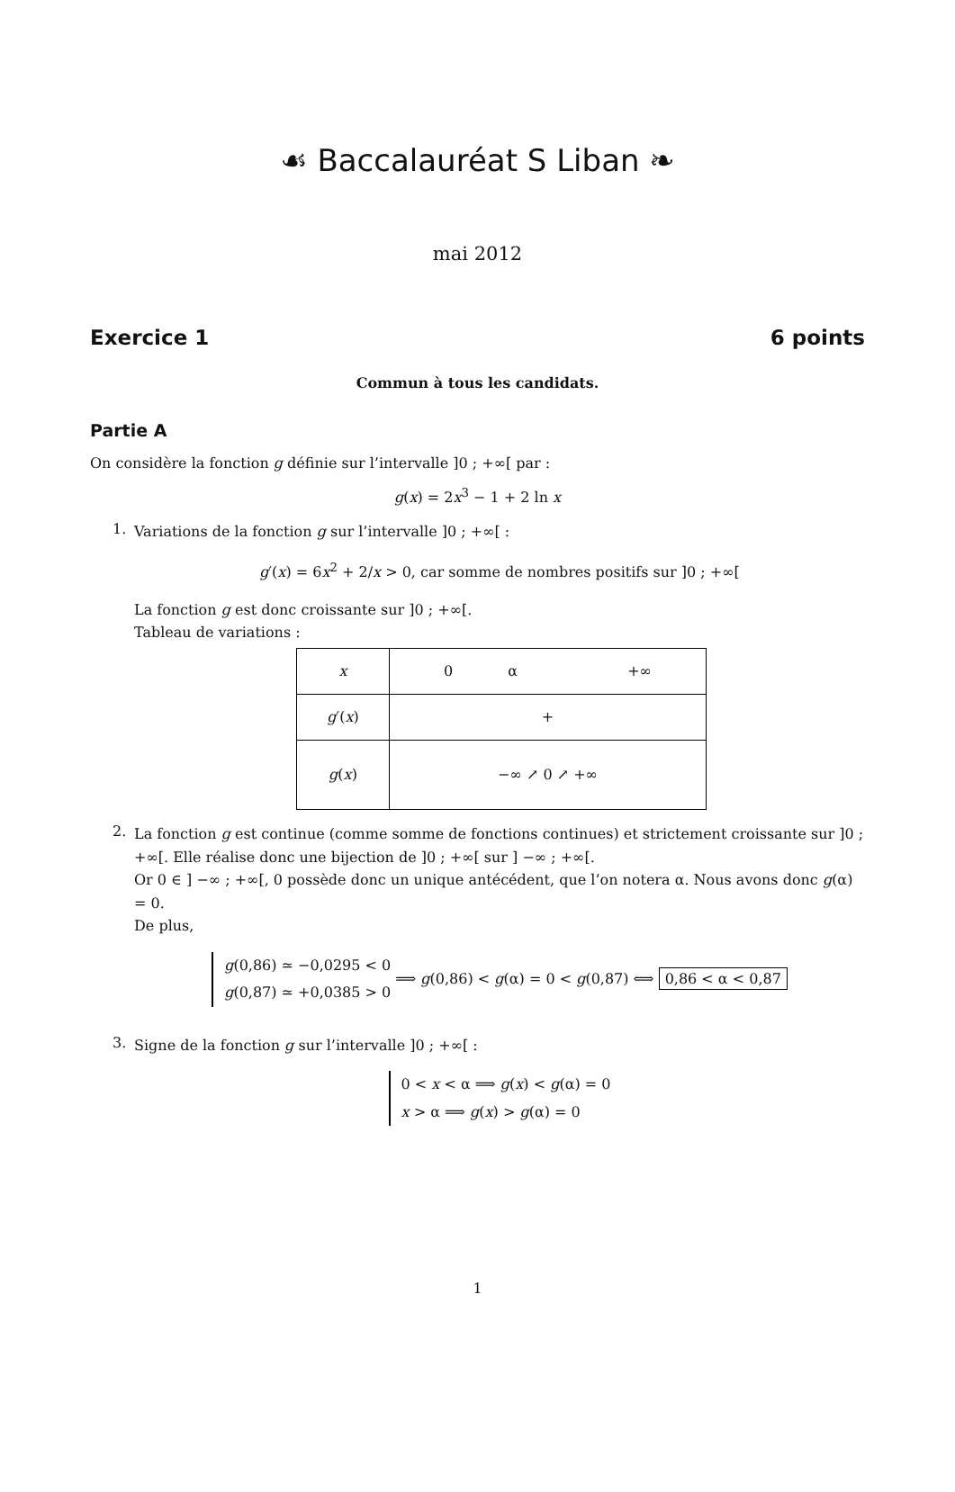☙ Baccalauréat S Liban ❧
mai 2012
Exercice 1 6 points
Commun à tous les candidats.
Partie A
On considère la fonction g définie sur l’intervalle ]0 ; +∞[ par :
g(x) = 2x<sup>3</sup> − 1 + 2 ln x
1.
Variations de la fonction g sur l’intervalle ]0 ; +∞[ :
g′(x) = 6x<sup>2</sup> + 2/x > 0, car somme de nombres positifs sur ]0 ; +∞[
La fonction g est donc croissante sur ]0 ; +∞[.
Tableau de variations :
| x | 0 α +∞ |
| g ′( x ) | + |
| g ( x ) | −∞ ↗ 0 ↗ +∞ |
2.
La fonction g est continue (comme somme de fonctions continues) et strictement croissante sur ]0 ; +∞[. Elle réalise donc une bijection de ]0 ; +∞[ sur ] −∞ ; +∞[.
Or 0 ∈ ] −∞ ; +∞[, 0 possède donc un unique antécédent, que l’on notera α. Nous avons donc g(α) = 0.
De plus,
g(0,86) ≃ −0,0295 < 0
g(0,87) ≃ +0,0385 > 0 ⟹ g(0,86) < g(α) = 0 < g(0,87) ⟺ 0,86 < α < 0,87
3.
Signe de la fonction g sur l’intervalle ]0 ; +∞[ :
0 < x < α ⟹ g(x) < g(α) = 0
x > α ⟹ g(x) > g(α) = 0
1